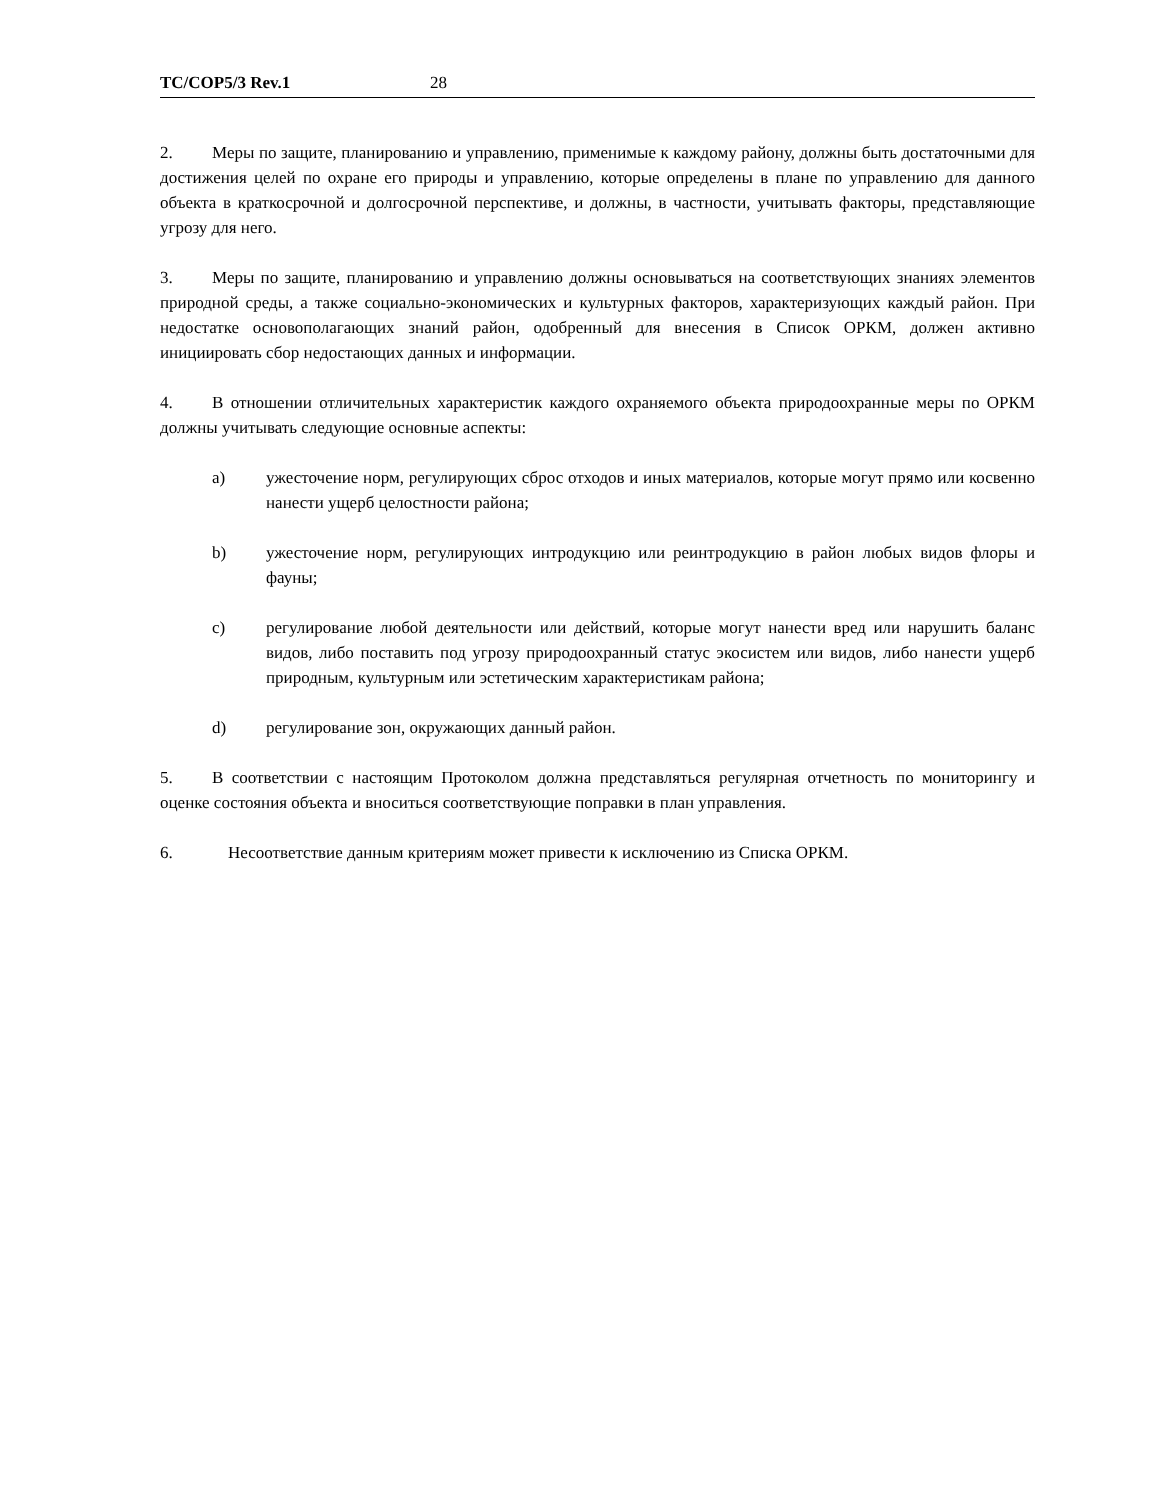TC/COP5/3 Rev.1 28
2. Меры по защите, планированию и управлению, применимые к каждому району, должны быть достаточными для достижения целей по охране его природы и управлению, которые определены в плане по управлению для данного объекта в краткосрочной и долгосрочной перспективе, и должны, в частности, учитывать факторы, представляющие угрозу для него.
3. Меры по защите, планированию и управлению должны основываться на соответствующих знаниях элементов природной среды, а также социально-экономических и культурных факторов, характеризующих каждый район. При недостатке основополагающих знаний район, одобренный для внесения в Список ОРКМ, должен активно инициировать сбор недостающих данных и информации.
4. В отношении отличительных характеристик каждого охраняемого объекта природоохранные меры по ОРКМ должны учитывать следующие основные аспекты:
a) ужесточение норм, регулирующих сброс отходов и иных материалов, которые могут прямо или косвенно нанести ущерб целостности района;
b) ужесточение норм, регулирующих интродукцию или реинтродукцию в район любых видов флоры и фауны;
c) регулирование любой деятельности или действий, которые могут нанести вред или нарушить баланс видов, либо поставить под угрозу природоохранный статус экосистем или видов, либо нанести ущерб природным, культурным или эстетическим характеристикам района;
d) регулирование зон, окружающих данный район.
5. В соответствии с настоящим Протоколом должна представляться регулярная отчетность по мониторингу и оценке состояния объекта и вноситься соответствующие поправки в план управления.
6. Несоответствие данным критериям может привести к исключению из Списка ОРКМ.